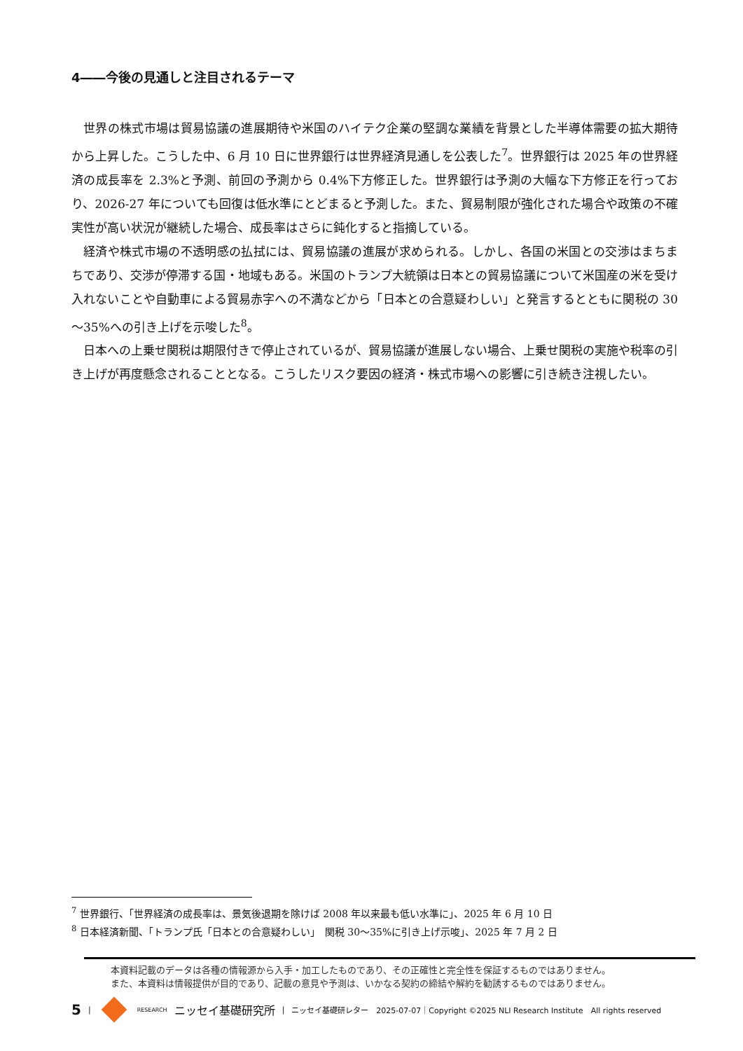4――今後の見通しと注目されるテーマ
世界の株式市場は貿易協議の進展期待や米国のハイテク企業の堅調な業績を背景とした半導体需要の拡大期待から上昇した。こうした中、6 月 10 日に世界銀行は世界経済見通しを公表した<sup>7</sup>。世界銀行は 2025 年の世界経済の成長率を 2.3%と予測、前回の予測から 0.4%下方修正した。世界銀行は予測の大幅な下方修正を行っており、2026-27 年についても回復は低水準にとどまると予測した。また、貿易制限が強化された場合や政策の不確実性が高い状況が継続した場合、成長率はさらに鈍化すると指摘している。
経済や株式市場の不透明感の払拭には、貿易協議の進展が求められる。しかし、各国の米国との交渉はまちまちであり、交渉が停滞する国・地域もある。米国のトランプ大統領は日本との貿易協議について米国産の米を受け入れないことや自動車による貿易赤字への不満などから「日本との合意疑わしい」と発言するとともに関税の 30～35%への引き上げを示唆した<sup>8</sup>。
日本への上乗せ関税は期限付きで停止されているが、貿易協議が進展しない場合、上乗せ関税の実施や税率の引き上げが再度懸念されることとなる。こうしたリスク要因の経済・株式市場への影響に引き続き注視したい。
<sup>7</sup> 世界銀行、「世界経済の成長率は、景気後退期を除けば 2008 年以来最も低い水準に」、2025 年 6 月 10 日
<sup>8</sup> 日本経済新聞、「トランプ氏「日本との合意疑わしい」　関税 30～35%に引き上げ示唆」、2025 年 7 月 2 日
本資料記載のデータは各種の情報源から入手・加工したものであり、その正確性と完全性を保証するものではありません。
また、本資料は情報提供が目的であり、記載の意見や予測は、いかなる契約の締結や解約を勧誘するものではありません。
5 |
RESEARCH ニッセイ基礎研究所 | ニッセイ基礎研レター　2025-07-07｜Copyright ©2025 NLI Research Institute　All rights reserved